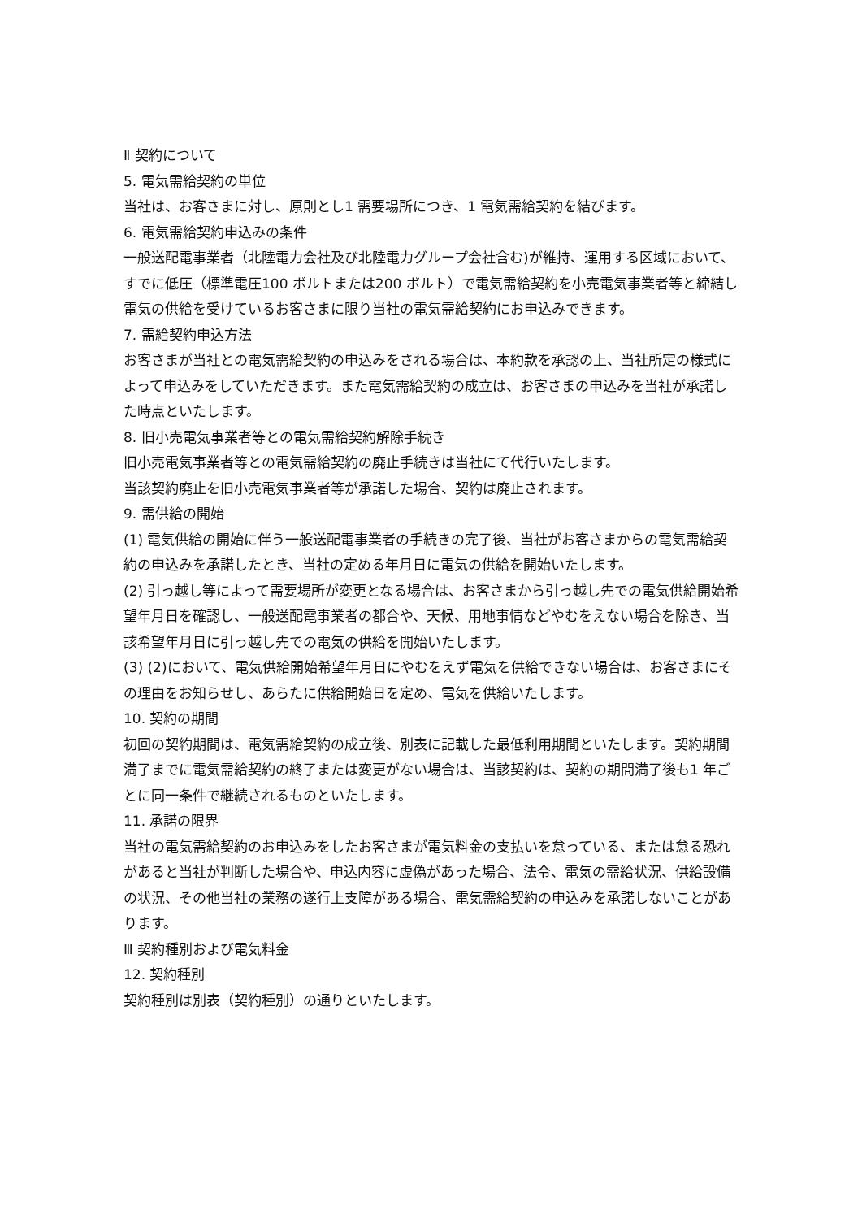Ⅱ 契約について
5. 電気需給契約の単位
当社は、お客さまに対し、原則とし1 需要場所につき、1 電気需給契約を結びます。
6. 電気需給契約申込みの条件
一般送配電事業者（北陸電力会社及び北陸電力グループ会社含む)が維持、運用する区域において、すでに低圧（標準電圧100 ボルトまたは200 ボルト）で電気需給契約を小売電気事業者等と締結し電気の供給を受けているお客さまに限り当社の電気需給契約にお申込みできます。
7. 需給契約申込方法
お客さまが当社との電気需給契約の申込みをされる場合は、本約款を承認の上、当社所定の様式によって申込みをしていただきます。また電気需給契約の成立は、お客さまの申込みを当社が承諾した時点といたします。
8. 旧小売電気事業者等との電気需給契約解除手続き
旧小売電気事業者等との電気需給契約の廃止手続きは当社にて代行いたします。
当該契約廃止を旧小売電気事業者等が承諾した場合、契約は廃止されます。
9. 需供給の開始
(1) 電気供給の開始に伴う一般送配電事業者の手続きの完了後、当社がお客さまからの電気需給契約の申込みを承諾したとき、当社の定める年月日に電気の供給を開始いたします。
(2) 引っ越し等によって需要場所が変更となる場合は、お客さまから引っ越し先での電気供給開始希望年月日を確認し、一般送配電事業者の都合や、天候、用地事情などやむをえない場合を除き、当該希望年月日に引っ越し先での電気の供給を開始いたします。
(3) (2)において、電気供給開始希望年月日にやむをえず電気を供給できない場合は、お客さまにその理由をお知らせし、あらたに供給開始日を定め、電気を供給いたします。
10. 契約の期間
初回の契約期間は、電気需給契約の成立後、別表に記載した最低利用期間といたします。契約期間満了までに電気需給契約の終了または変更がない場合は、当該契約は、契約の期間満了後も1 年ごとに同一条件で継続されるものといたします。
11. 承諾の限界
当社の電気需給契約のお申込みをしたお客さまが電気料金の支払いを怠っている、または怠る恐れがあると当社が判断した場合や、申込内容に虚偽があった場合、法令、電気の需給状況、供給設備の状況、その他当社の業務の遂行上支障がある場合、電気需給契約の申込みを承諾しないことがあります。
Ⅲ 契約種別および電気料金
12. 契約種別
契約種別は別表（契約種別）の通りといたします。